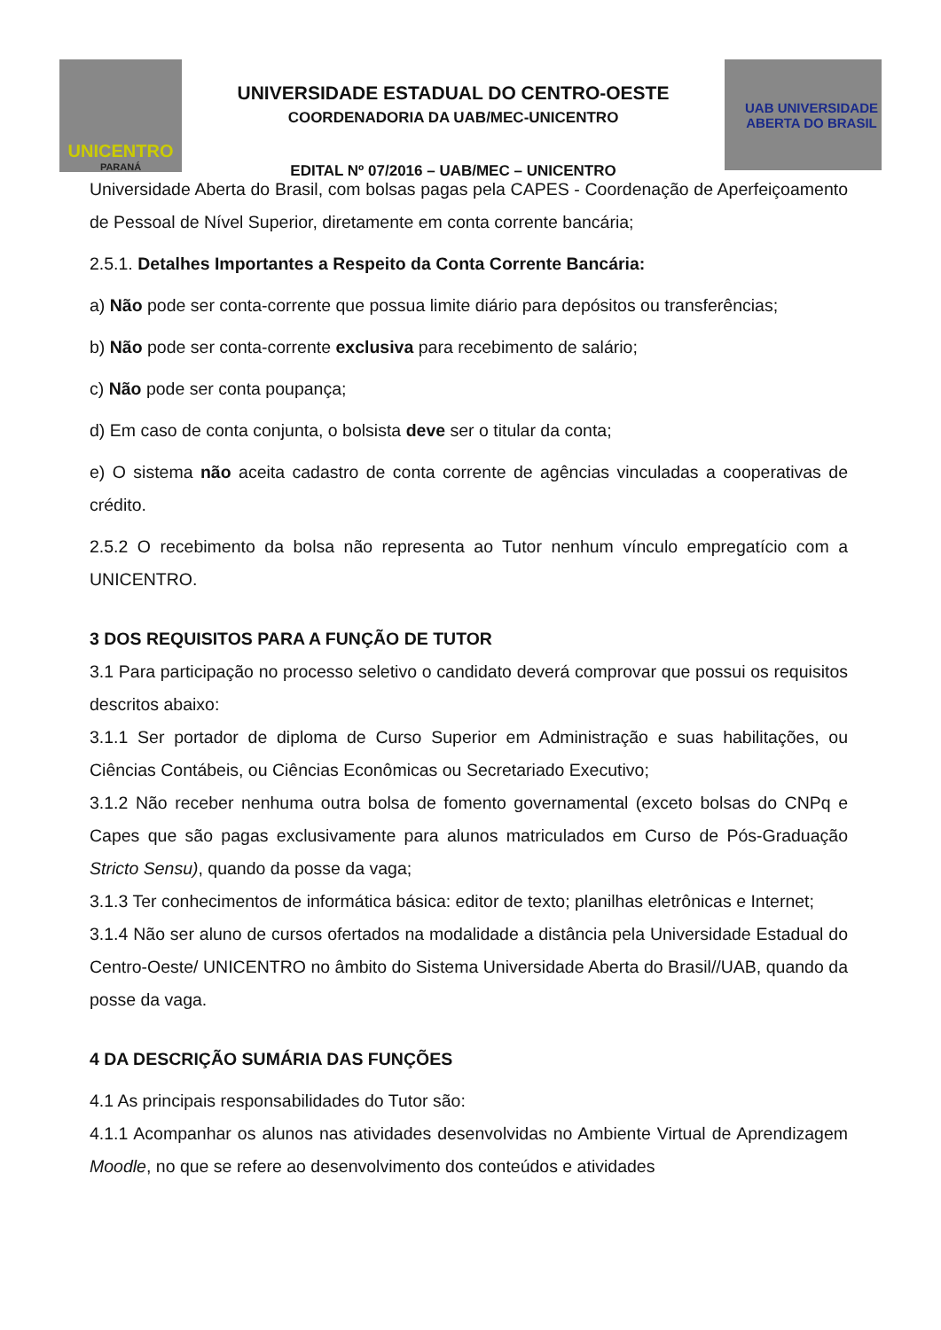UNICENTRO
PARANÁ
UNIVERSIDADE ESTADUAL DO CENTRO-OESTE
COORDENADORIA DA UAB/MEC-UNICENTRO
EDITAL Nº 07/2016 – UAB/MEC – UNICENTRO
UAB UNIVERSIDADE
ABERTA DO BRASIL
Universidade Aberta do Brasil, com bolsas pagas pela CAPES - Coordenação de Aperfeiçoamento de Pessoal de Nível Superior, diretamente em conta corrente bancária;
2.5.1. Detalhes Importantes a Respeito da Conta Corrente Bancária:
a) Não pode ser conta-corrente que possua limite diário para depósitos ou transferências;
b) Não pode ser conta-corrente exclusiva para recebimento de salário;
c) Não pode ser conta poupança;
d) Em caso de conta conjunta, o bolsista deve ser o titular da conta;
e) O sistema não aceita cadastro de conta corrente de agências vinculadas a cooperativas de crédito.
2.5.2 O recebimento da bolsa não representa ao Tutor nenhum vínculo empregatício com a UNICENTRO.
3 DOS REQUISITOS PARA A FUNÇÃO DE TUTOR
3.1 Para participação no processo seletivo o candidato deverá comprovar que possui os requisitos descritos abaixo:
3.1.1 Ser portador de diploma de Curso Superior em Administração e suas habilitações, ou Ciências Contábeis, ou Ciências Econômicas ou Secretariado Executivo;
3.1.2 Não receber nenhuma outra bolsa de fomento governamental (exceto bolsas do CNPq e Capes que são pagas exclusivamente para alunos matriculados em Curso de Pós-Graduação Stricto Sensu), quando da posse da vaga;
3.1.3 Ter conhecimentos de informática básica: editor de texto; planilhas eletrônicas e Internet;
3.1.4 Não ser aluno de cursos ofertados na modalidade a distância pela Universidade Estadual do Centro-Oeste/ UNICENTRO no âmbito do Sistema Universidade Aberta do Brasil//UAB, quando da posse da vaga.
4 DA DESCRIÇÃO SUMÁRIA DAS FUNÇÕES
4.1 As principais responsabilidades do Tutor são:
4.1.1 Acompanhar os alunos nas atividades desenvolvidas no Ambiente Virtual de Aprendizagem Moodle, no que se refere ao desenvolvimento dos conteúdos e atividades